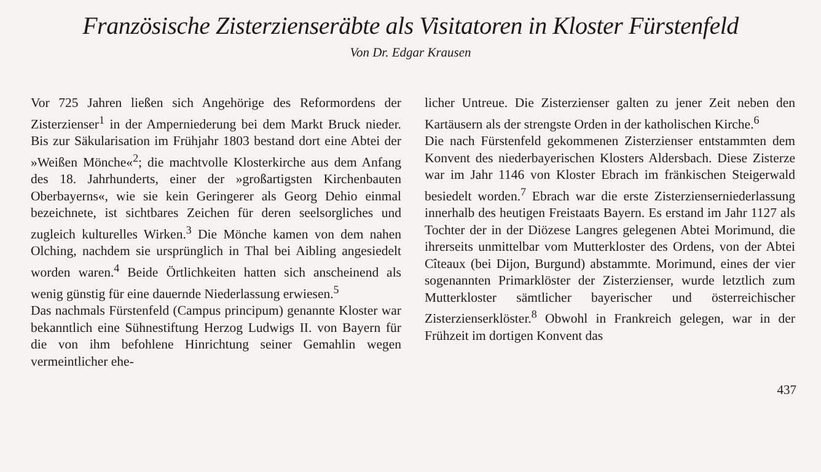Französische Zisterzienseräbte als Visitatoren in Kloster Fürstenfeld
Von Dr. Edgar Krausen
Vor 725 Jahren ließen sich Angehörige des Reformordens der Zisterzienser<sup>1</sup> in der Amperniederung bei dem Markt Bruck nieder. Bis zur Säkularisation im Frühjahr 1803 bestand dort eine Abtei der »Weißen Mönche«<sup>2</sup>; die machtvolle Klosterkirche aus dem Anfang des 18. Jahrhunderts, einer der »großartigsten Kirchenbauten Oberbayerns«, wie sie kein Geringerer als Georg Dehio einmal bezeichnete, ist sichtbares Zeichen für deren seelsorgliches und zugleich kulturelles Wirken.<sup>3</sup> Die Mönche kamen von dem nahen Olching, nachdem sie ursprünglich in Thal bei Aibling angesiedelt worden waren.<sup>4</sup> Beide Örtlichkeiten hatten sich anscheinend als wenig günstig für eine dauernde Niederlassung erwiesen.<sup>5</sup>
Das nachmals Fürstenfeld (Campus principum) genannte Kloster war bekanntlich eine Sühnestiftung Herzog Ludwigs II. von Bayern für die von ihm befohlene Hinrichtung seiner Gemahlin wegen vermeintlicher ehe-
licher Untreue. Die Zisterzienser galten zu jener Zeit neben den Kartäusern als der strengste Orden in der katholischen Kirche.<sup>6</sup>
Die nach Fürstenfeld gekommenen Zisterzienser entstammten dem Konvent des niederbayerischen Klosters Aldersbach. Diese Zisterze war im Jahr 1146 von Kloster Ebrach im fränkischen Steigerwald besiedelt worden.<sup>7</sup> Ebrach war die erste Zisterzienserniederlassung innerhalb des heutigen Freistaats Bayern. Es erstand im Jahr 1127 als Tochter der in der Diözese Langres gelegenen Abtei Morimund, die ihrerseits unmittelbar vom Mutterkloster des Ordens, von der Abtei Cîteaux (bei Dijon, Burgund) abstammte. Morimund, eines der vier sogenannten Primarklöster der Zisterzienser, wurde letztlich zum Mutterkloster sämtlicher bayerischer und österreichischer Zisterzienserklöster.<sup>8</sup> Obwohl in Frankreich gelegen, war in der Frühzeit im dortigen Konvent das
437